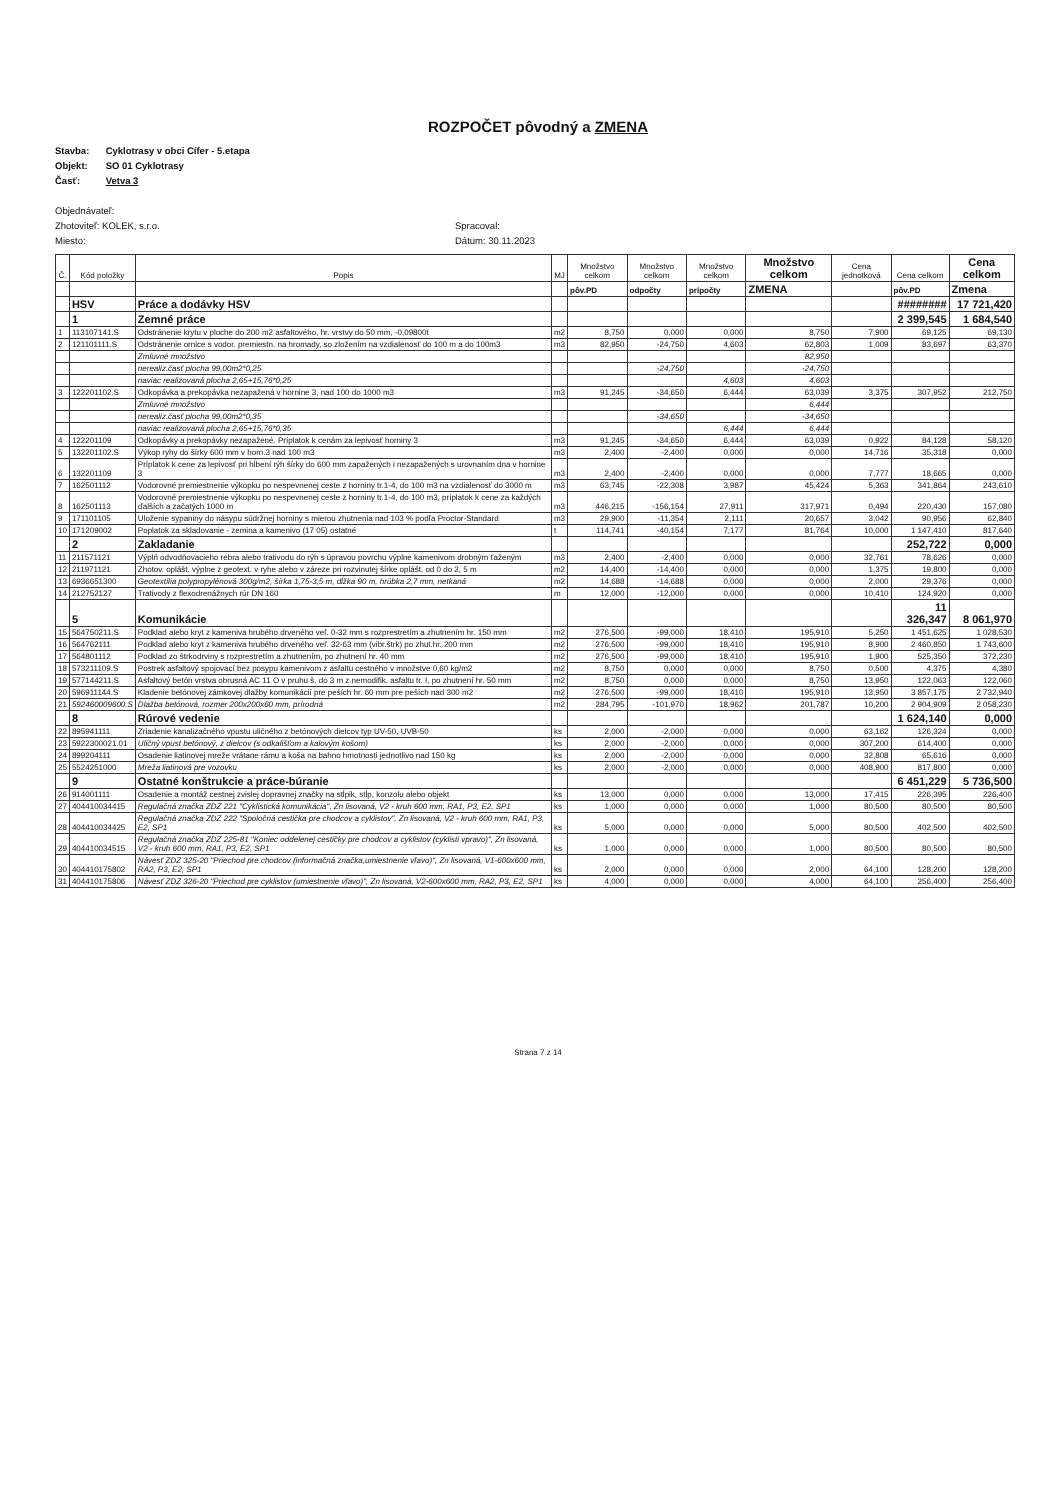ROZPOČET pôvodný a ZMENA
Stavba: Cyklotrasy v obci Cífer - 5.etapa
Objekt: SO 01 Cyklotrasy
Časť: Vetva 3
Objednávateľ:
Zhotoviteľ: KOLEK, s.r.o. Spracoval:
Miesto: Dátum: 30.11.2023
| Č. | Kód položky | Popis | MJ | Množstvo celkom | Množstvo celkom | Množstvo celkom | Množstvo celkom | Cena jednotková | Cena celkom | Cena celkom |
| --- | --- | --- | --- | --- | --- | --- | --- | --- | --- | --- |
| | | | | pôv.PD | odpočty | prípočty | ZMENA | | pôv.PD | Zmena |
| | HSV | Práce a dodávky HSV | | | | | | | ######## | 17 721,420 |
| | 1 | Zemné práce | | | | | | | 2 399,545 | 1 684,540 |
| 1 | 113107141.S | Odstránenie krytu v ploche do 200 m2 asfaltového, hr. vrstvy do 50 mm, -0,09800t | m2 | 8,750 | 0,000 | 0,000 | 8,750 | 7,900 | 69,125 | 69,130 |
| 2 | 121101111.S | Odstránenie ornice s vodor. premiestn. na hromady, so zložením na vzdialenosť do 100 m a do 100m3 | m3 | 82,950 | -24,750 | 4,603 | 62,803 | 1,009 | 83,697 | 63,370 |
| | | Zmluvné množstvo | | | | | 82,950 | | | |
| | | nerealiz.časť plocha 99,00m2*0,25 | | | -24,750 | | -24,750 | | | |
| | | naviac realizovaná plocha 2,65+15,76*0,25 | | | | 4,603 | 4,603 | | | |
| 3 | 122201102.S | Odkopávka a prekopávka nezapažená v hornine 3, nad 100 do 1000 m3 | m3 | 91,245 | -34,650 | 6,444 | 63,039 | 3,375 | 307,952 | 212,750 |
| | | Zmluvné množstvo | | | | | 6,444 | | | |
| | | nerealiz.časť plocha 99,00m2*0,35 | | | -34,650 | | -34,650 | | | |
| | | naviac realizovaná plocha 2,65+15,76*0,35 | | | | 6,444 | 6,444 | | | |
| 4 | 122201109 | Odkopávky a prekopávky nezapažené. Príplatok k cenám za lepivosť horniny 3 | m3 | 91,245 | -34,650 | 6,444 | 63,039 | 0,922 | 84,128 | 58,120 |
| 5 | 132201102.S | Výkop ryhy do šírky 600 mm v horn.3 nad 100 m3 | m3 | 2,400 | -2,400 | 0,000 | 0,000 | 14,716 | 35,318 | 0,000 |
| 6 | 132201109 | Príplatok k cene za lepivosť pri hĺbení rýh šírky do 600 mm zapažených i nezapažených s urovnaním dna v hornine 3 | m3 | 2,400 | -2,400 | 0,000 | 0,000 | 7,777 | 18,665 | 0,000 |
| 7 | 162501112 | Vodorovné premiestnenie výkopku po nespevnenej ceste z horniny tr.1-4, do 100 m3 na vzdialenosť do 3000 m | m3 | 63,745 | -22,308 | 3,987 | 45,424 | 5,363 | 341,864 | 243,610 |
| 8 | 162501113 | Vodorovné premiestnenie výkopku po nespevnenej ceste z horniny tr.1-4, do 100 m3, príplatok k cene za každých ďalších a začatých 1000 m | m3 | 446,215 | -156,154 | 27,911 | 317,971 | 0,494 | 220,430 | 157,080 |
| 9 | 171101105 | Uloženie sypaniny do násypu súdržnej horniny s mierou zhutnenia nad 103 % podľa Proctor-Standard | m3 | 29,900 | -11,354 | 2,111 | 20,657 | 3,042 | 90,956 | 62,840 |
| 10 | 171209002 | Poplatok za skladovanie - zemina a kamenivo (17 05) ostatné | t | 114,741 | -40,154 | 7,177 | 81,764 | 10,000 | 1 147,410 | 817,640 |
| | 2 | Zakladanie | | | | | | | 252,722 | 0,000 |
| 11 | 211571121 | Výplň odvodňovacieho rebra alebo trativodu do rýh s úpravou povrchu výplne kamenivom drobným ťaženým | m3 | 2,400 | -2,400 | 0,000 | 0,000 | 32,761 | 78,626 | 0,000 |
| 12 | 211971121 | Zhotov. oplášt. výplne z geotext. v ryhe alebo v záreze pri rozvinutej šírke oplášt. od 0 do 2, 5 m | m2 | 14,400 | -14,400 | 0,000 | 0,000 | 1,375 | 19,800 | 0,000 |
| 13 | 6936651300 | Geotextília polypropylénová 300g/m2, šírka 1,75-3,5 m, dĺžka 90 m, hrúbka 2,7 mm, netkaná | m2 | 14,688 | -14,688 | 0,000 | 0,000 | 2,000 | 29,376 | 0,000 |
| 14 | 212752127 | Trativody z flexodrenážnych rúr DN 160 | m | 12,000 | -12,000 | 0,000 | 0,000 | 10,410 | 124,920 | 0,000 |
| | 5 | Komunikácie | | | | | | | 11 326,347 | 8 061,970 |
| 15 | 564750211.S | Podklad alebo kryt z kameniva hrubého drveného veľ. 0-32 mm s rozprestretím a zhutnením hr. 150 mm | m2 | 276,500 | -99,000 | 18,410 | 195,910 | 5,250 | 1 451,625 | 1 028,530 |
| 16 | 564762111 | Podklad alebo kryt z kameniva hrubého drveného veľ. 32-63 mm (vibr.štrk) po zhut.hr. 200 mm | m2 | 276,500 | -99,000 | 18,410 | 195,910 | 8,900 | 2 460,850 | 1 743,600 |
| 17 | 564801112 | Podklad zo štrkodrviny s rozprestretím a zhutnením, po zhutnení hr. 40 mm | m2 | 276,500 | -99,000 | 18,410 | 195,910 | 1,900 | 525,350 | 372,230 |
| 18 | 573211109.S | Postrek asfaltový spojovací bez posypu kamenivom z asfaltu cestného v množstve 0,60 kg/m2 | m2 | 8,750 | 0,000 | 0,000 | 8,750 | 0,500 | 4,375 | 4,380 |
| 19 | 577144211.S | Asfaltový betón vrstva obrusná AC 11 O v pruhu š. do 3 m z nemodifik. asfaltu tr. I, po zhutnení hr. 50 mm | m2 | 8,750 | 0,000 | 0,000 | 8,750 | 13,950 | 122,063 | 122,060 |
| 20 | 596911144.S | Kladenie betónovej zámkovej dlažby komunikácií pre peších hr. 60 mm pre peších nad 300 m2 | m2 | 276,500 | -99,000 | 18,410 | 195,910 | 13,950 | 3 857,175 | 2 732,940 |
| 21 | 592460009600.S | Dlažba betónová, rozmer 200x200x60 mm, prírodná | m2 | 284,795 | -101,970 | 18,962 | 201,787 | 10,200 | 2 904,909 | 2 058,230 |
| | 8 | Rúrové vedenie | | | | | | | 1 624,140 | 0,000 |
| 22 | 895941111 | Zriadenie kanalizačného vpustu uličného z betónových dielcov typ UV-50, UVB-50 | ks | 2,000 | -2,000 | 0,000 | 0,000 | 63,162 | 126,324 | 0,000 |
| 23 | 5922300021.01 | Uličný vpust betónový, z dielcov (s odkališťom a kalovým košom) | ks | 2,000 | -2,000 | 0,000 | 0,000 | 307,200 | 614,400 | 0,000 |
| 24 | 899204111 | Osadenie liatinovej mreže vrátane rámu a koša na bahno hmotnosti jednotlivo nad 150 kg | ks | 2,000 | -2,000 | 0,000 | 0,000 | 32,808 | 65,616 | 0,000 |
| 25 | 5524251000 | Mreža liatinová pre vozovku | ks | 2,000 | -2,000 | 0,000 | 0,000 | 408,900 | 817,800 | 0,000 |
| | 9 | Ostatné konštrukcie a práce-búranie | | | | | | | 6 451,229 | 5 736,500 |
| 26 | 914001111 | Osadenie a montáž cestnej zvislej dopravnej značky na stĺpik, stĺp, konzolu alebo objekt | ks | 13,000 | 0,000 | 0,000 | 13,000 | 17,415 | 226,395 | 226,400 |
| 27 | 404410034415 | Regulačná značka ZDZ 221 "Cyklistická komunikácia", Zn lisovaná, V2 - kruh 600 mm, RA1, P3, E2, SP1 | ks | 1,000 | 0,000 | 0,000 | 1,000 | 80,500 | 80,500 | 80,500 |
| 28 | 404410034425 | Regulačná značka ZDZ 222 "Spoločná cestička pre chodcov a cyklistov", Zn lisovaná, V2 - kruh 600 mm, RA1, P3, E2, SP1 | ks | 5,000 | 0,000 | 0,000 | 5,000 | 80,500 | 402,500 | 402,500 |
| 29 | 404410034515 | Regulačná značka ZDZ 225-81 "Koniec oddelenej cestičky pre chodcov a cyklistov (cyklisti vpravo)", Zn lisovaná, V2 - kruh 600 mm, RA1, P3, E2, SP1 | ks | 1,000 | 0,000 | 0,000 | 1,000 | 80,500 | 80,500 | 80,500 |
| 30 | 404410175802 | Návesť ZDZ 325-20 "Priechod pre chodcov (informačná značka,umiestnenie vľavo)", Zn lisovaná, V1-600x600 mm, RA2, P3, E2, SP1 | ks | 2,000 | 0,000 | 0,000 | 2,000 | 64,100 | 128,200 | 128,200 |
| 31 | 404410175806 | Návesť ZDZ 326-20 "Priechod pre cyklistov (umiestnenie vľavo)", Zn lisovaná, V2-600x600 mm, RA2, P3, E2, SP1 | ks | 4,000 | 0,000 | 0,000 | 4,000 | 64,100 | 256,400 | 256,400 |
Strana 7 z 14